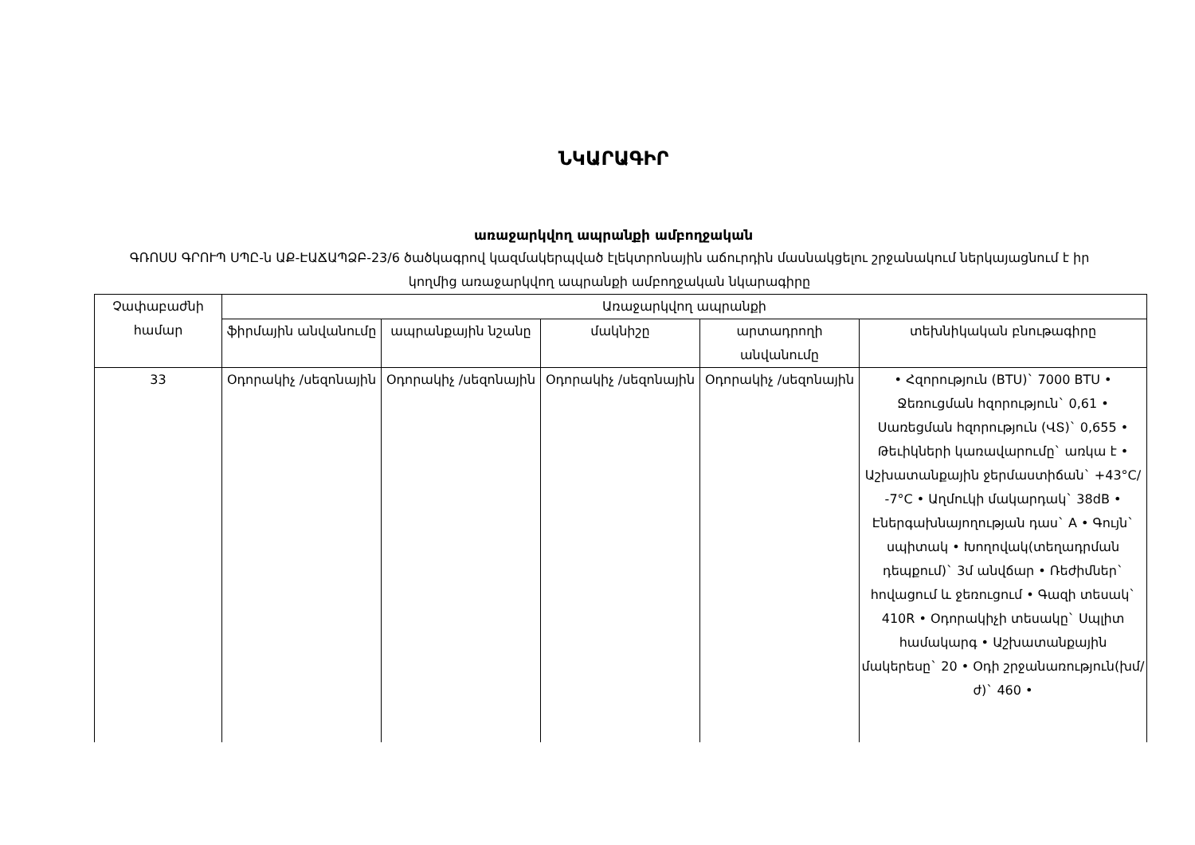ՆԿԱՐԱԳԻՐ
առաջարկվող ապրանքի ամբողջական
ԳՌՈՍՍ ԳՐՈՒՊ ՍՊԸ-ն ԱՔ-ԷԱՃԱՊՁԲ-23/6 ծածկագրով կազմակերպված էլեկտրոնային աճուրդին մասնակցելու շրջանակում ներկայացնում է իր կողմից առաջարկվող ապրանքի ամբողջական նկարագիրը
| Չափաբաժնի համար | Առաջարկվող ապրանքի | | | | |
| --- | --- | --- | --- | --- | --- |
| | ֆիրմային անվանումը | ապրանքային նշանը | մակնիշը | արտադրողի անվանումը | տեխնիկական բնութագիրը |
| 33 | Օդորակիչ /սեզոնային | Օդորակիչ /սեզոնային | Օդորակիչ /սեզոնային | Օդորակիչ /սեզոնային | • Հզորություն (BTU)` 7000 BTU • Ջեռուցման հզորություն` 0,61 • Սառեցման հզորություն (ՎՏ)` 0,655 • Թեւիկների կառավարումը` առկա է • Աշխատանքային ջերմաստիճան` +43°C/ -7°C • Աղմուկի մակարդակ` 38dB • Էներգախնայողության դաս` A • Գույն` սպիտակ • Խողովակ(տեղադրման դեպքում)` 3մ անվճար • Ռեժիմներ` հովացում և ջեռուցում • Գազի տեսակ` 410R • Օդորակիչի տեսակը` Սպլիտ համակարգ • Աշխատանքային մակերեսը` 20 • Օդի շրջանառություն(խմ/ժ)` 460 • |